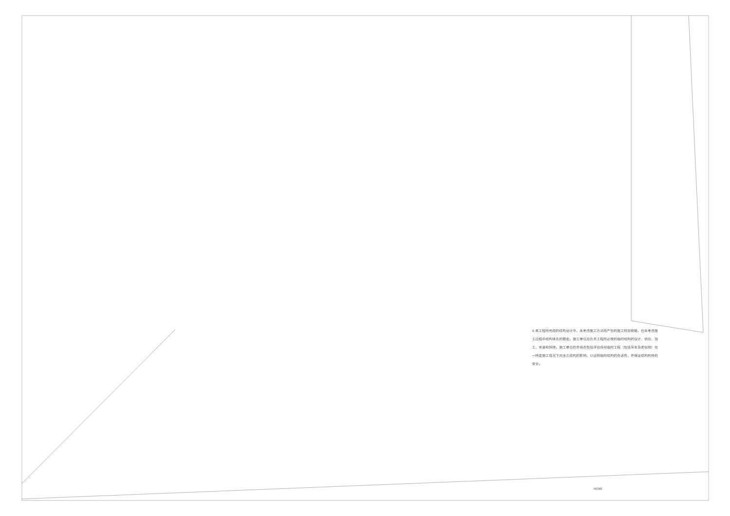4.本工程所完成的结构设计中，未考虑施工方法而产生的施工附加荷载，也未考虑施工过程中结构体系的稳定。施工单位应负责工程所必需的临时结构的设计、供应、加工、安装和拆除。施工单位的责任亦包括评估任何临时工程（包括吊车及类似物）在一特定施工情况下对永久结构的影响，以证明临时结构的合适性，并保证结构构件的安全。
NONE